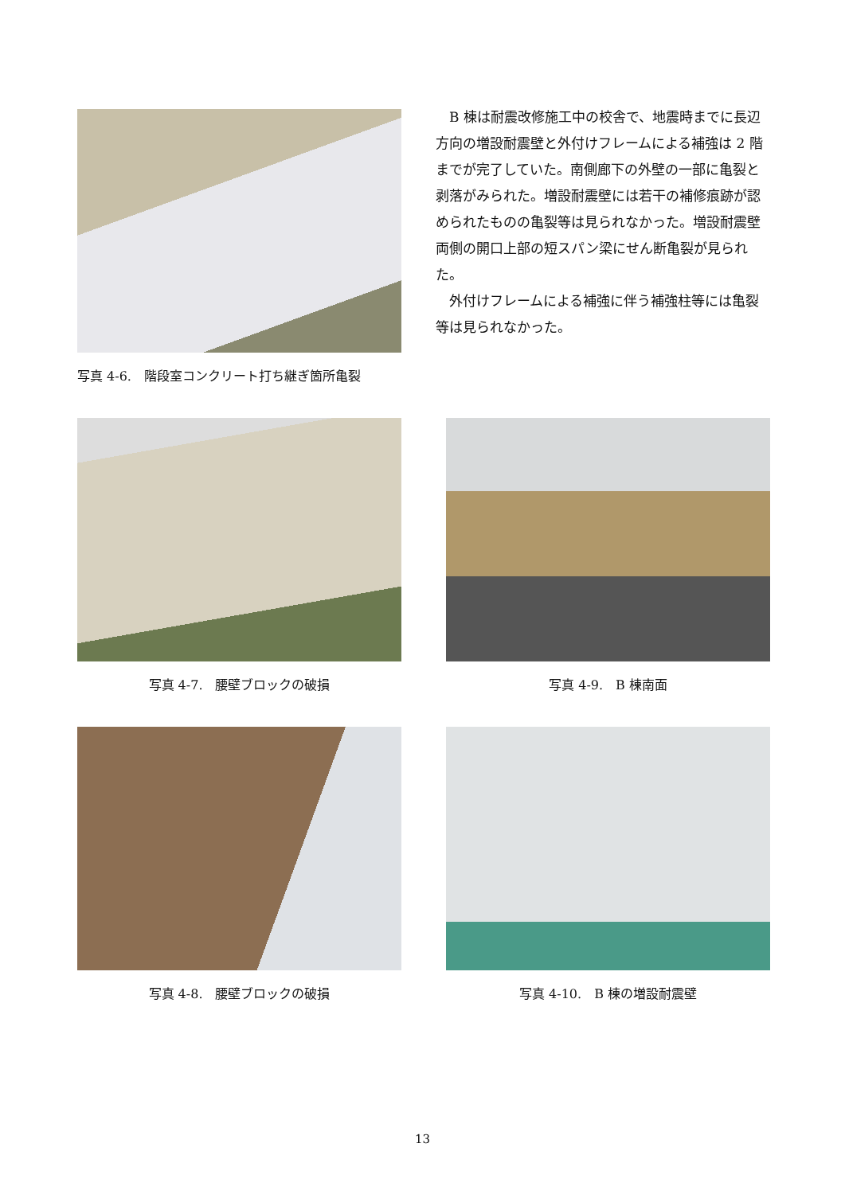写真 4-6.　階段室コンクリート打ち継ぎ箇所亀裂
B 棟は耐震改修施工中の校舎で、地震時までに長辺方向の増設耐震壁と外付けフレームによる補強は 2 階までが完了していた。南側廊下の外壁の一部に亀裂と剥落がみられた。増設耐震壁には若干の補修痕跡が認められたものの亀裂等は見られなかった。増設耐震壁両側の開口上部の短スパン梁にせん断亀裂が見られた。
外付けフレームによる補強に伴う補強柱等には亀裂等は見られなかった。
写真 4-7.　腰壁ブロックの破損 写真 4-9.　B 棟南面
写真 4-8.　腰壁ブロックの破損 写真 4-10.　B 棟の増設耐震壁
13